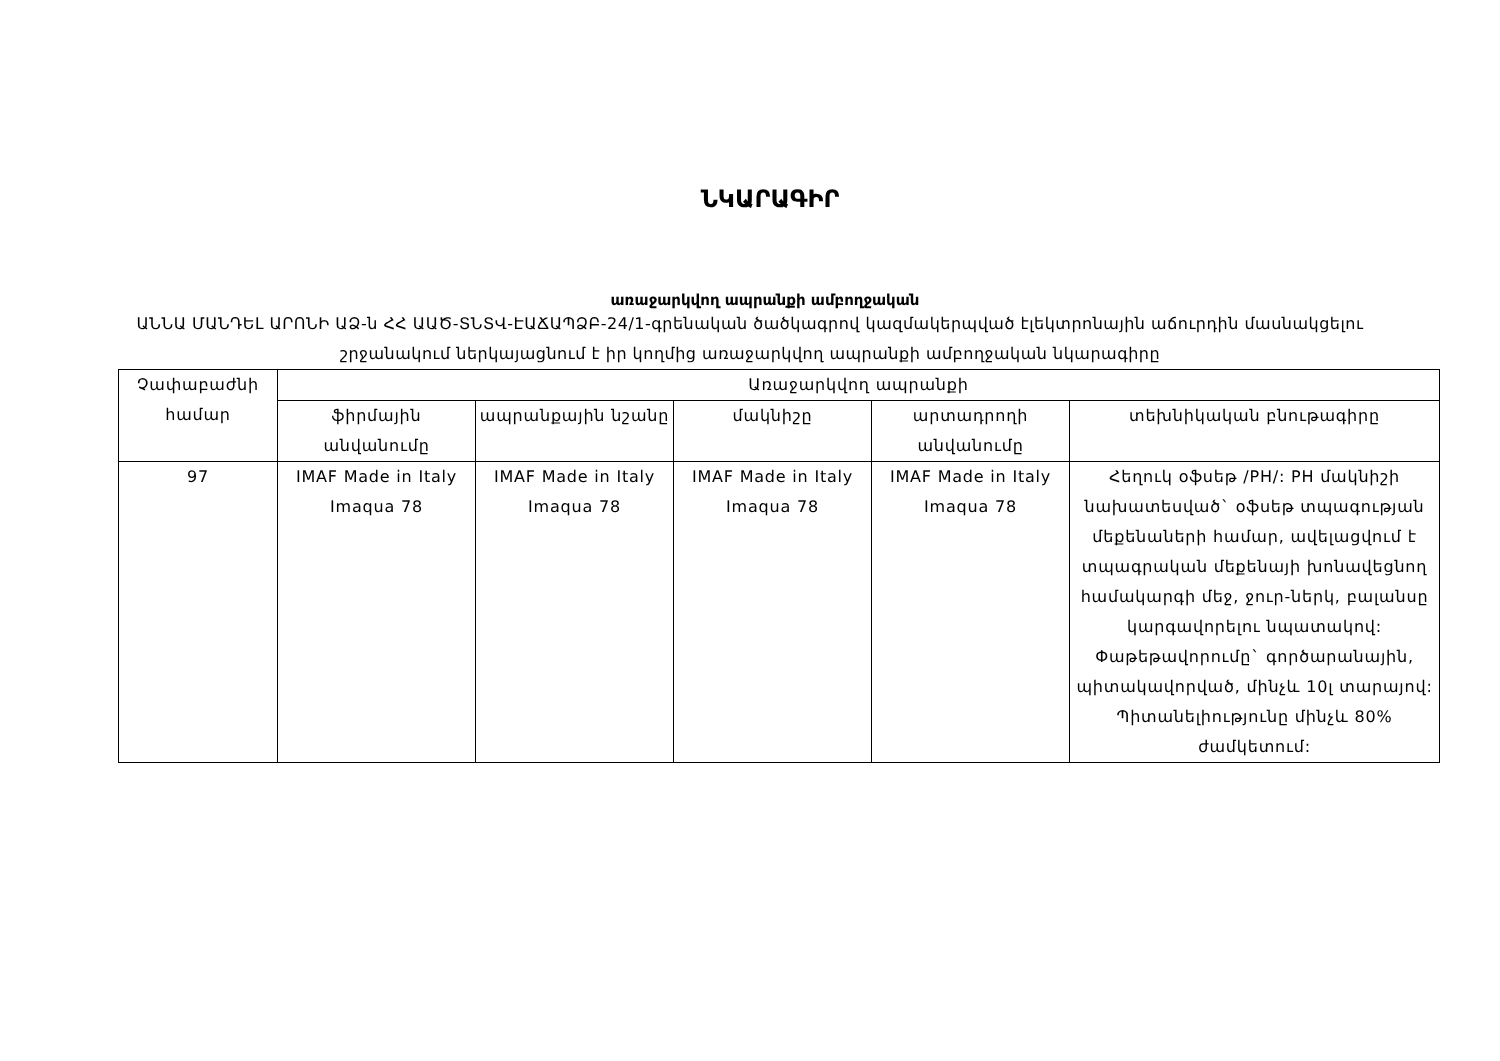ՆԿԱՐԱԳԻՐ
առաջարկվող ապրանքի ամբողջական
ԱՆՆԱ ՄԱՆԴԵԼ ԱՐՈՆԻ ԱՁ-ն ՀՀ ԱԱԾ-ՏՆՏՎ-ԷԱՃԱՊՁԲ-24/1-գրենական ծածկագրով կազմակերպված էլեկտրոնային աճուրդին մասնակցելու շրջանակում ներկայացնում է իր կողմից առաջարկվող ապրանքի ամբողջական նկարագիրը
| Չափաբաժնի համար | Առաջարկվող ապրանքի | | | | |
| --- | --- | --- | --- | --- | --- |
| | ֆիրմային անվանումը | ապրանքային նշանը | մակնիշը | արտադրողի անվանումը | տեխնիկական բնութագիրը |
| 97 | IMAF Made in Italy Imaqua 78 | IMAF Made in Italy Imaqua 78 | IMAF Made in Italy Imaqua 78 | IMAF Made in Italy Imaqua 78 | Հեղուկ օֆսեթ /PH/: PH մակնիշի նախատեսված` օֆսեթ տպագության մեքենաների համար, ավելացվում է տպագրական մեքենայի խոնավեցնող համակարգի մեջ, ջուր-ներկ, բալանսը կարգավորելու նպատակով: Փաթեթավորումը` գործարանային, պիտակավորված, մինչև 10լ տարայով: Պիտանելիությունը մինչև 80% ժամկետում: |